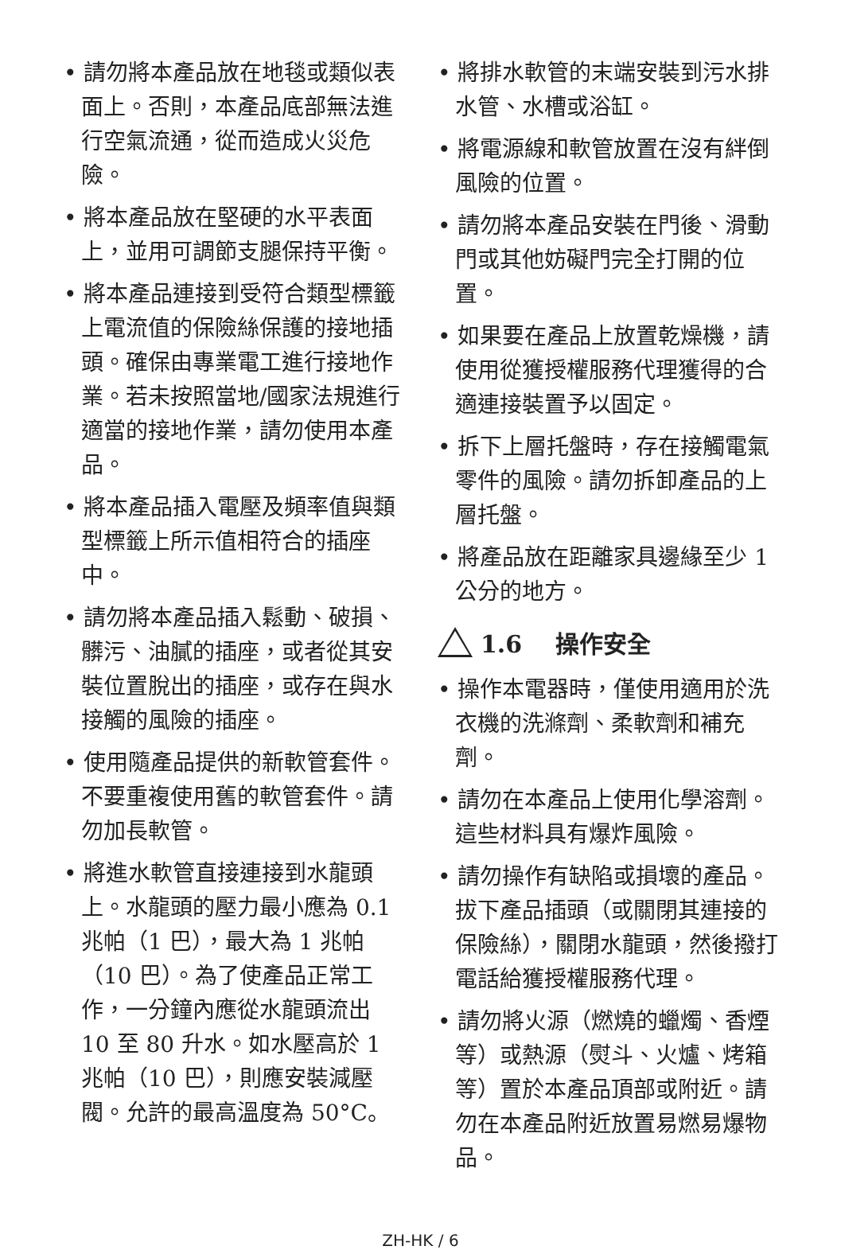• 請勿將本產品放在地毯或類似表面上。否則，本產品底部無法進行空氣流通，從而造成火災危險。
• 將本產品放在堅硬的水平表面上，並用可調節支腿保持平衡。
• 將本產品連接到受符合類型標籤上電流值的保險絲保護的接地插頭。確保由專業電工進行接地作業。若未按照當地/國家法規進行適當的接地作業，請勿使用本產品。
• 將本產品插入電壓及頻率值與類型標籤上所示值相符合的插座中。
• 請勿將本產品插入鬆動、破損、髒污、油膩的插座，或者從其安裝位置脫出的插座，或存在與水接觸的風險的插座。
• 使用隨產品提供的新軟管套件。不要重複使用舊的軟管套件。請勿加長軟管。
• 將進水軟管直接連接到水龍頭上。水龍頭的壓力最小應為 0.1 兆帕（1 巴），最大為 1 兆帕（10 巴）。為了使產品正常工作，一分鐘內應從水龍頭流出 10 至 80 升水。如水壓高於 1 兆帕（10 巴），則應安裝減壓閥。允許的最高溫度為 50°C。
• 將排水軟管的末端安裝到污水排水管、水槽或浴缸。
• 將電源線和軟管放置在沒有絆倒風險的位置。
• 請勿將本產品安裝在門後、滑動門或其他妨礙門完全打開的位置。
• 如果要在產品上放置乾燥機，請使用從獲授權服務代理獲得的合適連接裝置予以固定。
• 拆下上層托盤時，存在接觸電氣零件的風險。請勿拆卸產品的上層托盤。
• 將產品放在距離家具邊緣至少 1 公分的地方。
1.6 操作安全
• 操作本電器時，僅使用適用於洗衣機的洗滌劑、柔軟劑和補充劑。
• 請勿在本產品上使用化學溶劑。這些材料具有爆炸風險。
• 請勿操作有缺陷或損壞的產品。拔下產品插頭（或關閉其連接的保險絲），關閉水龍頭，然後撥打電話給獲授權服務代理。
• 請勿將火源（燃燒的蠟燭、香煙等）或熱源（熨斗、火爐、烤箱等）置於本產品頂部或附近。請勿在本產品附近放置易燃易爆物品。
ZH-HK / 6